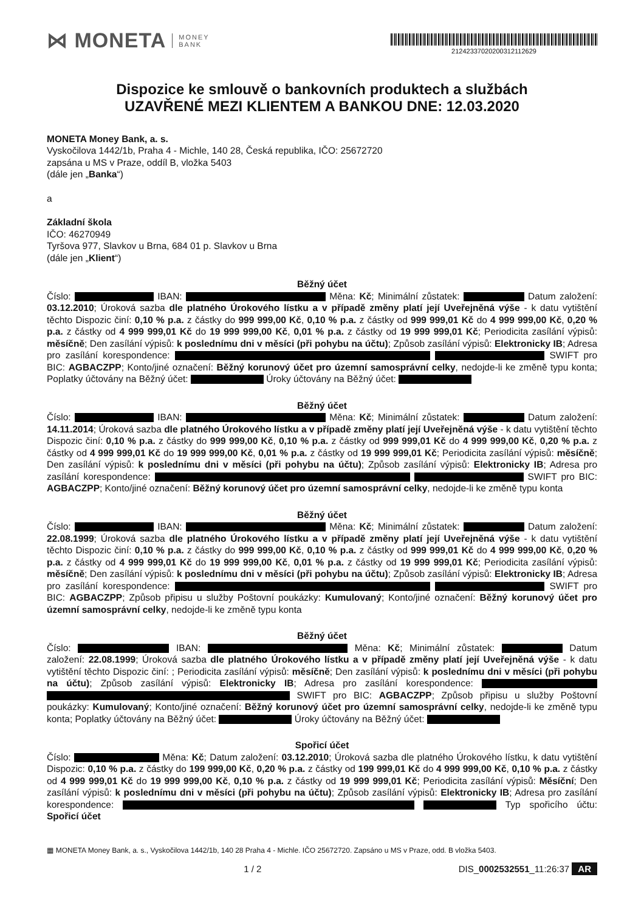⋈ MONETA MONEY
BANK
2124233702020031211262​9
Dispozice ke smlouvě o bankovních produktech a službách
UZAVŘENÉ MEZI KLIENTEM A BANKOU DNE: 12.03.2020
MONETA Money Bank, a. s.
Vyskočilova 1442/1b, Praha 4 - Michle, 140 28, Česká republika, IČO: 25672720
zapsána u MS v Praze, oddíl B, vložka 5403
(dále jen „Banka“)
a
Základní škola
IČO: 46270949
Tyršova 977, Slavkov u Brna, 684 01 p. Slavkov u Brna
(dále jen „Klient“)
Běžný účet
Číslo: IBAN: Měna: Kč; Minimální zůstatek: Datum založení: 03.12.2010; Úroková sazba dle platného Úrokového lístku a v případě změny platí její Uveřejněná výše - k datu vytištění těchto Dispozic činí: 0,10 % p.a. z částky do 999 999,00 Kč, 0,10 % p.a. z částky od 999 999,01 Kč do 4 999 999,00 Kč, 0,20 % p.a. z částky od 4 999 999,01 Kč do 19 999 999,00 Kč, 0,01 % p.a. z částky od 19 999 999,01 Kč; Periodicita zasílání výpisů: měsíčně; Den zasílání výpisů: k poslednímu dni v měsíci (při pohybu na účtu); Způsob zasílání výpisů: Elektronicky IB; Adresa pro zasílání korespondence: SWIFT pro BIC: AGBACZPP; Konto/jiné označení: Běžný korunový účet pro územní samosprávní celky, nedojde-li ke změně typu konta; Poplatky účtovány na Běžný účet: Úroky účtovány na Běžný účet:
Běžný účet
Číslo: IBAN: Měna: Kč; Minimální zůstatek: Datum založení: 14.11.2014; Úroková sazba dle platného Úrokového lístku a v případě změny platí její Uveřejněná výše - k datu vytištění těchto Dispozic činí: 0,10 % p.a. z částky do 999 999,00 Kč, 0,10 % p.a. z částky od 999 999,01 Kč do 4 999 999,00 Kč, 0,20 % p.a. z částky od 4 999 999,01 Kč do 19 999 999,00 Kč, 0,01 % p.a. z částky od 19 999 999,01 Kč; Periodicita zasílání výpisů: měsíčně; Den zasílání výpisů: k poslednímu dni v měsíci (při pohybu na účtu); Způsob zasílání výpisů: Elektronicky IB; Adresa pro zasílání korespondence: SWIFT pro BIC: AGBACZPP; Konto/jiné označení: Běžný korunový účet pro územní samosprávní celky, nedojde-li ke změně typu konta
Běžný účet
Číslo: IBAN: Měna: Kč; Minimální zůstatek: Datum založení: 22.08.1999; Úroková sazba dle platného Úrokového lístku a v případě změny platí její Uveřejněná výše - k datu vytištění těchto Dispozic činí: 0,10 % p.a. z částky do 999 999,00 Kč, 0,10 % p.a. z částky od 999 999,01 Kč do 4 999 999,00 Kč, 0,20 % p.a. z částky od 4 999 999,01 Kč do 19 999 999,00 Kč, 0,01 % p.a. z částky od 19 999 999,01 Kč; Periodicita zasílání výpisů: měsíčně; Den zasílání výpisů: k poslednímu dni v měsíci (při pohybu na účtu); Způsob zasílání výpisů: Elektronicky IB; Adresa pro zasílání korespondence: SWIFT pro BIC: AGBACZPP; Způsob připisu u služby Poštovní poukázky: Kumulovaný; Konto/jiné označení: Běžný korunový účet pro územní samosprávní celky, nedojde-li ke změně typu konta
Běžný účet
Číslo: IBAN: Měna: Kč; Minimální zůstatek: Datum založení: 22.08.1999; Úroková sazba dle platného Úrokového lístku a v případě změny platí její Uveřejněná výše - k datu vytištění těchto Dispozic činí: ; Periodicita zasílání výpisů: měsíčně; Den zasílání výpisů: k poslednímu dni v měsíci (při pohybu na účtu); Způsob zasílání výpisů: Elektronicky IB; Adresa pro zasílání korespondence: SWIFT pro BIC: AGBACZPP; Způsob připisu u služby Poštovní poukázky: Kumulovaný; Konto/jiné označení: Běžný korunový účet pro územní samosprávní celky, nedojde-li ke změně typu konta; Poplatky účtovány na Běžný účet: Úroky účtovány na Běžný účet:
Spořicí účet
Číslo: Měna: Kč; Datum založení: 03.12.2010; Úroková sazba dle platného Úrokového lístku, k datu vytištění Dispozic: 0,10 % p.a. z částky do 199 999,00 Kč, 0,20 % p.a. z částky od 199 999,01 Kč do 4 999 999,00 Kč, 0,10 % p.a. z částky od 4 999 999,01 Kč do 19 999 999,00 Kč, 0,10 % p.a. z částky od 19 999 999,01 Kč; Periodicita zasílání výpisů: Měsíční; Den zasílání výpisů: k poslednímu dni v měsíci (při pohybu na účtu); Způsob zasílání výpisů: Elektronicky IB; Adresa pro zasílání korespondence: Typ spořicího účtu: Spořicí účet
▦ MONETA Money Bank, a. s., Vyskočilova 1442/1b, 140 28 Praha 4 - Michle. IČO 25672720. Zapsáno u MS v Praze, odd. B vložka 5403.
1 / 2 DIS_0002532551_11:26:37 AR